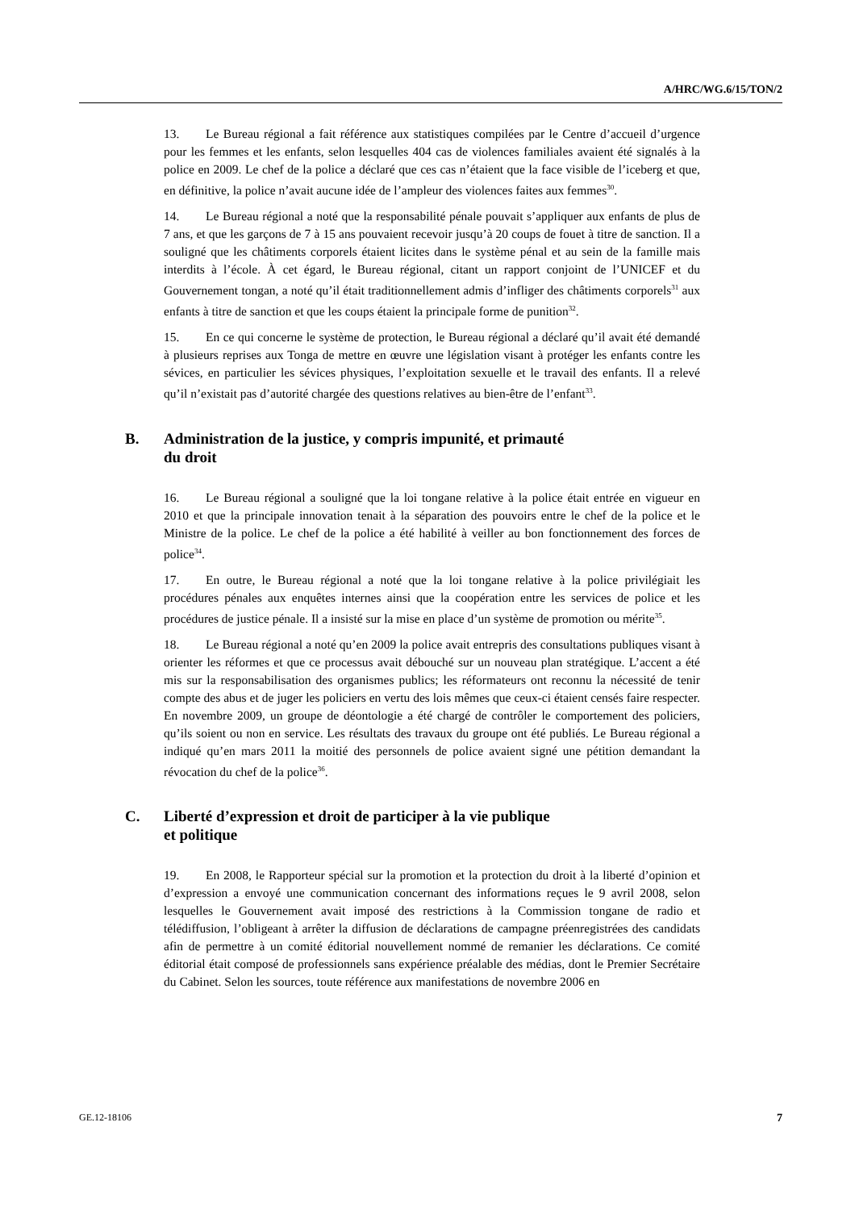A/HRC/WG.6/15/TON/2
13. Le Bureau régional a fait référence aux statistiques compilées par le Centre d’accueil d’urgence pour les femmes et les enfants, selon lesquelles 404 cas de violences familiales avaient été signalés à la police en 2009. Le chef de la police a déclaré que ces cas n’étaient que la face visible de l’iceberg et que, en définitive, la police n’avait aucune idée de l’ampleur des violences faites aux femmes<sup>30</sup>.
14. Le Bureau régional a noté que la responsabilité pénale pouvait s’appliquer aux enfants de plus de 7 ans, et que les garçons de 7 à 15 ans pouvaient recevoir jusqu’à 20 coups de fouet à titre de sanction. Il a souligné que les châtiments corporels étaient licites dans le système pénal et au sein de la famille mais interdits à l’école. À cet égard, le Bureau régional, citant un rapport conjoint de l’UNICEF et du Gouvernement tongan, a noté qu’il était traditionnellement admis d’infliger des châtiments corporels<sup>31</sup> aux enfants à titre de sanction et que les coups étaient la principale forme de punition<sup>32</sup>.
15. En ce qui concerne le système de protection, le Bureau régional a déclaré qu’il avait été demandé à plusieurs reprises aux Tonga de mettre en œuvre une législation visant à protéger les enfants contre les sévices, en particulier les sévices physiques, l’exploitation sexuelle et le travail des enfants. Il a relevé qu’il n’existait pas d’autorité chargée des questions relatives au bien-être de l’enfant<sup>33</sup>.
B. Administration de la justice, y compris impunité, et primauté
du droit
16. Le Bureau régional a souligné que la loi tongane relative à la police était entrée en vigueur en 2010 et que la principale innovation tenait à la séparation des pouvoirs entre le chef de la police et le Ministre de la police. Le chef de la police a été habilité à veiller au bon fonctionnement des forces de police<sup>34</sup>.
17. En outre, le Bureau régional a noté que la loi tongane relative à la police privilégiait les procédures pénales aux enquêtes internes ainsi que la coopération entre les services de police et les procédures de justice pénale. Il a insisté sur la mise en place d’un système de promotion ou mérite<sup>35</sup>.
18. Le Bureau régional a noté qu’en 2009 la police avait entrepris des consultations publiques visant à orienter les réformes et que ce processus avait débouché sur un nouveau plan stratégique. L’accent a été mis sur la responsabilisation des organismes publics; les réformateurs ont reconnu la nécessité de tenir compte des abus et de juger les policiers en vertu des lois mêmes que ceux-ci étaient censés faire respecter. En novembre 2009, un groupe de déontologie a été chargé de contrôler le comportement des policiers, qu’ils soient ou non en service. Les résultats des travaux du groupe ont été publiés. Le Bureau régional a indiqué qu’en mars 2011 la moitié des personnels de police avaient signé une pétition demandant la révocation du chef de la police<sup>36</sup>.
C. Liberté d’expression et droit de participer à la vie publique
et politique
19. En 2008, le Rapporteur spécial sur la promotion et la protection du droit à la liberté d’opinion et d’expression a envoyé une communication concernant des informations reçues le 9 avril 2008, selon lesquelles le Gouvernement avait imposé des restrictions à la Commission tongane de radio et télédiffusion, l’obligeant à arrêter la diffusion de déclarations de campagne préenregistrées des candidats afin de permettre à un comité éditorial nouvellement nommé de remanier les déclarations. Ce comité éditorial était composé de professionnels sans expérience préalable des médias, dont le Premier Secrétaire du Cabinet. Selon les sources, toute référence aux manifestations de novembre 2006 en
GE.12-18106 7